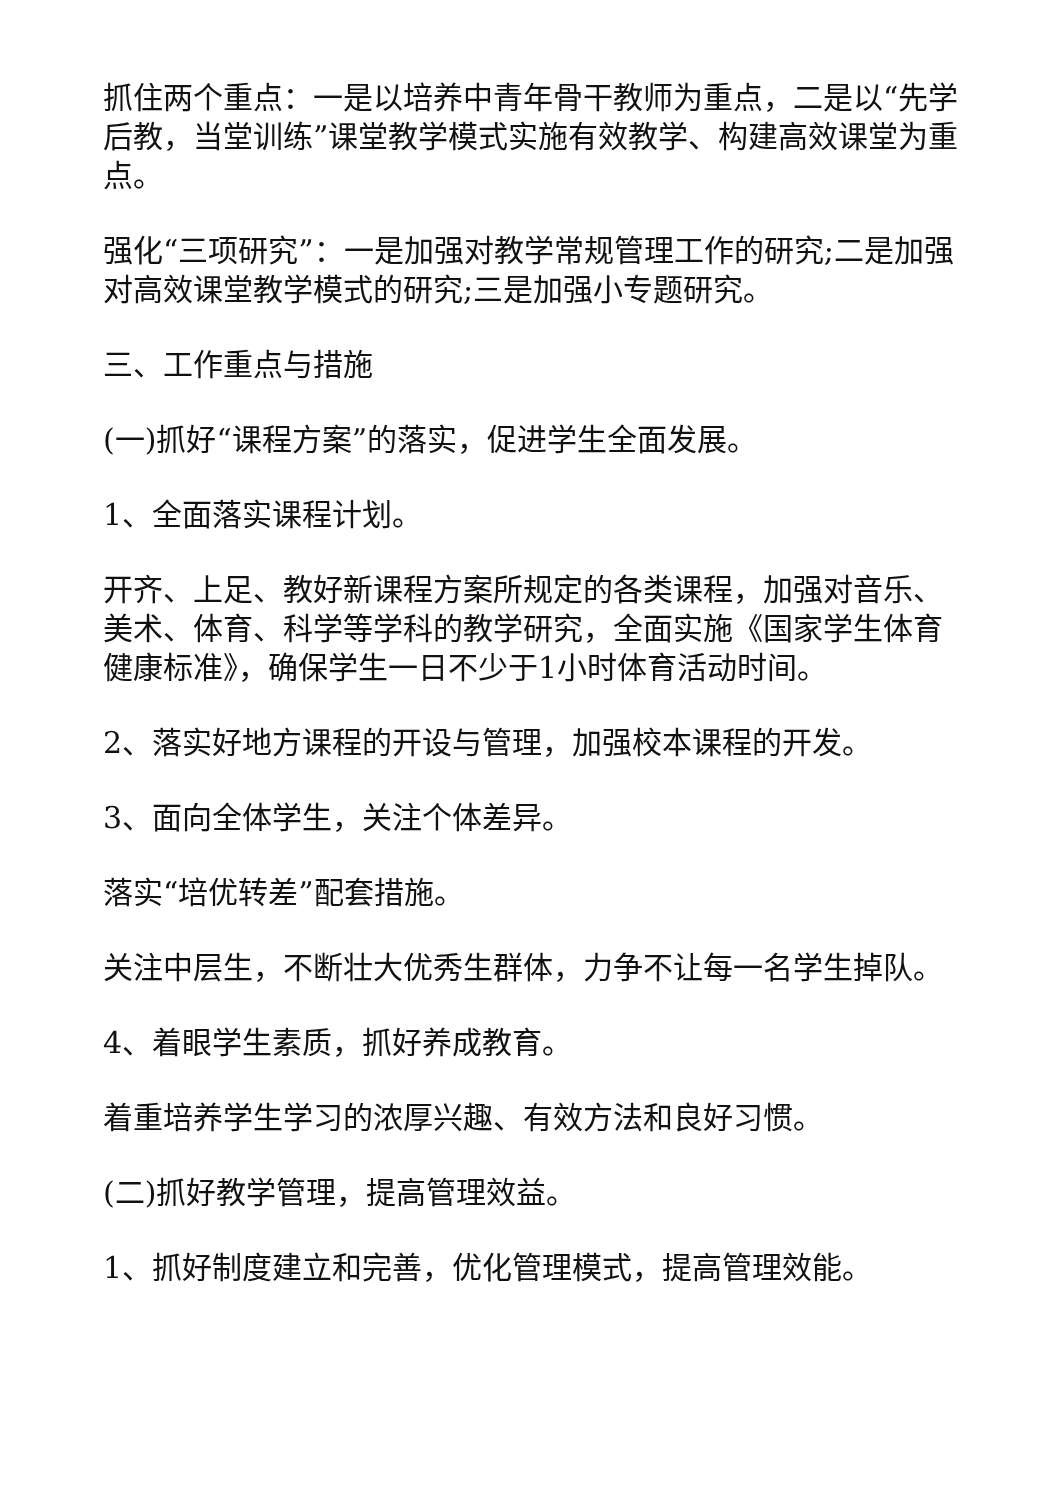抓住两个重点：一是以培养中青年骨干教师为重点，二是以“先学后教，当堂训练”课堂教学模式实施有效教学、构建高效课堂为重点。
强化“三项研究”：一是加强对教学常规管理工作的研究;二是加强对高效课堂教学模式的研究;三是加强小专题研究。
三、工作重点与措施
(一)抓好“课程方案”的落实，促进学生全面发展。
1、全面落实课程计划。
开齐、上足、教好新课程方案所规定的各类课程，加强对音乐、美术、体育、科学等学科的教学研究，全面实施《国家学生体育健康标准》，确保学生一日不少于1小时体育活动时间。
2、落实好地方课程的开设与管理，加强校本课程的开发。
3、面向全体学生，关注个体差异。
落实“培优转差”配套措施。
关注中层生，不断壮大优秀生群体，力争不让每一名学生掉队。
4、着眼学生素质，抓好养成教育。
着重培养学生学习的浓厚兴趣、有效方法和良好习惯。
(二)抓好教学管理，提高管理效益。
1、抓好制度建立和完善，优化管理模式，提高管理效能。